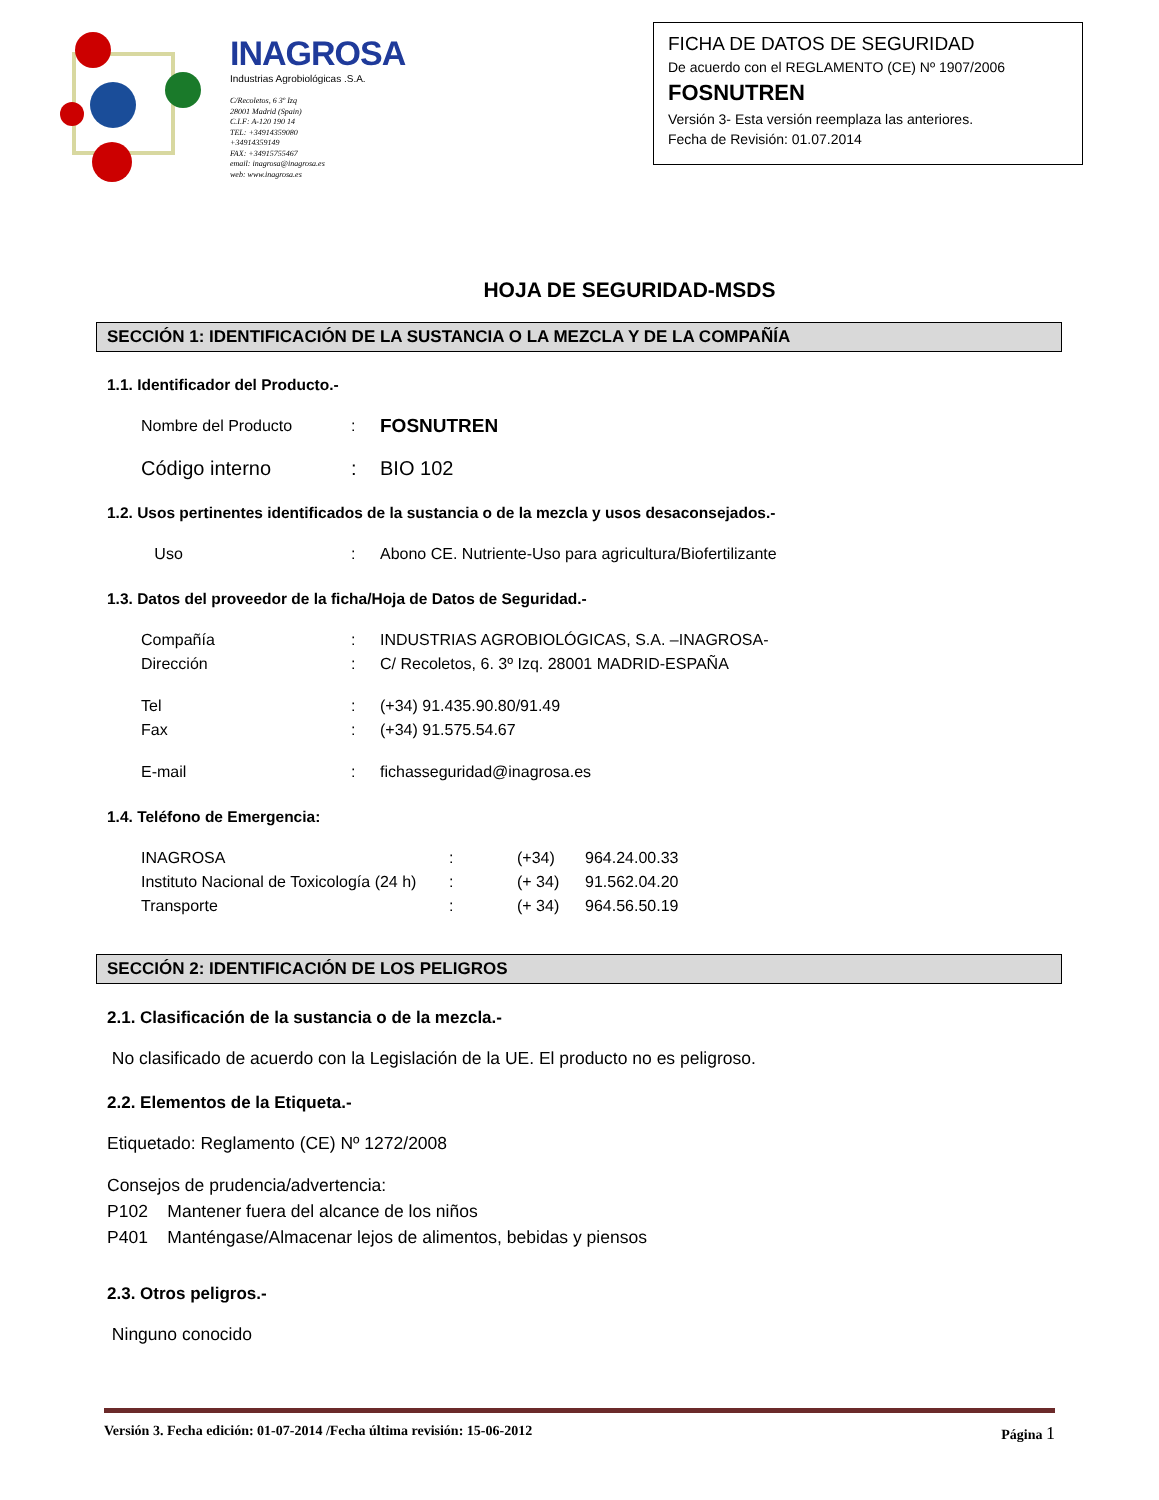INAGROSA
Industrias Agrobiológicas .S.A.
C/Recoletos, 6 3º Izq
28001 Madrid (Spain)
C.I.F: A-120 190 14
TEL: +34914359080
+34914359149
FAX: +34915755467
email: inagrosa@inagrosa.es
web: www.inagrosa.es
FICHA DE DATOS DE SEGURIDAD
De acuerdo con el REGLAMENTO (CE) Nº 1907/2006
FOSNUTREN
Versión 3- Esta versión reemplaza las anteriores.
Fecha de Revisión: 01.07.2014
HOJA DE SEGURIDAD-MSDS
SECCIÓN 1: IDENTIFICACIÓN DE LA SUSTANCIA O LA MEZCLA Y DE LA COMPAÑÍA
1.1. Identificador del Producto.-
Nombre del Producto: FOSNUTREN
Código interno: BIO 102
1.2. Usos pertinentes identificados de la sustancia o de la mezcla y usos desaconsejados.-
Uso: Abono CE. Nutriente-Uso para agricultura/Biofertilizante
1.3. Datos del proveedor de la ficha/Hoja de Datos de Seguridad.-
Compañía: INDUSTRIAS AGROBIOLÓGICAS, S.A. –INAGROSA-
Dirección: C/ Recoletos, 6. 3º Izq. 28001 MADRID-ESPAÑA
Tel: (+34) 91.435.90.80/91.49
Fax: (+34) 91.575.54.67
E-mail: fichasseguridad@inagrosa.es
1.4. Teléfono de Emergencia:
INAGROSA: (+34) 964.24.00.33
Instituto Nacional de Toxicología (24 h): (+ 34) 91.562.04.20
Transporte: (+ 34) 964.56.50.19
SECCIÓN 2: IDENTIFICACIÓN DE LOS PELIGROS
2.1. Clasificación de la sustancia o de la mezcla.-
No clasificado de acuerdo con la Legislación de la UE. El producto no es peligroso.
2.2. Elementos de la Etiqueta.-
Etiquetado: Reglamento (CE) Nº 1272/2008
Consejos de prudencia/advertencia:
P102 Mantener fuera del alcance de los niños
P401 Manténgase/Almacenar lejos de alimentos, bebidas y piensos
2.3. Otros peligros.-
Ninguno conocido
Versión 3. Fecha edición: 01-07-2014 /Fecha última revisión: 15-06-2012 Página 1